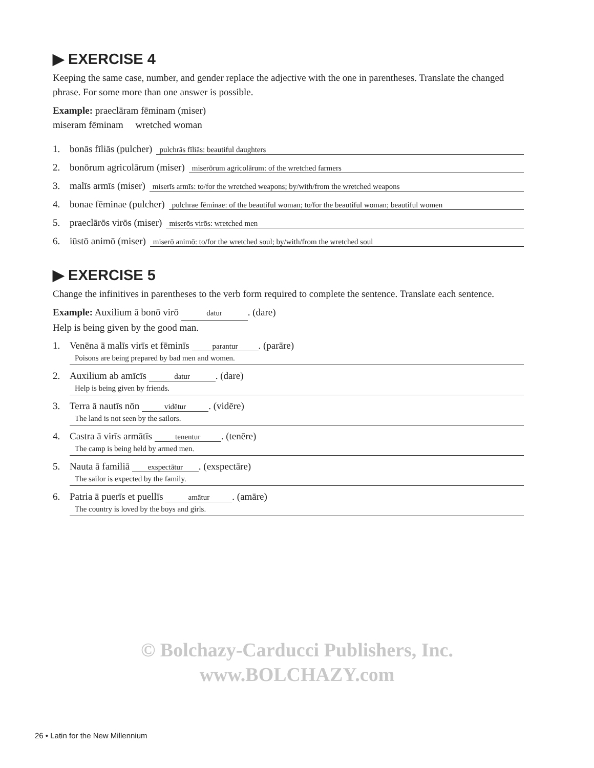© Bolchazy-Carducci Publishers, Inc.
www.BOLCHAZY.com
▶ EXERCISE 4
Keeping the same case, number, and gender replace the adjective with the one in parentheses. Translate the changed phrase. For some more than one answer is possible.
Example: praeclāram fēminam (miser)
miseram fēminam wretched woman
1. bonās fīliās (pulcher) pulchrās fīliās: beautiful daughters
2. bonōrum agricolārum (miser) miserōrum agricolārum: of the wretched farmers
3. malīs armīs (miser) miserīs armīs: to/for the wretched weapons; by/with/from the wretched weapons
4. bonae fēminae (pulcher) pulchrae fēminae: of the beautiful woman; to/for the beautiful woman; beautiful women
5. praeclārōs virōs (miser) miserōs virōs: wretched men
6. iūstō animō (miser) miserō animō: to/for the wretched soul; by/with/from the wretched soul
▶ EXERCISE 5
Change the infinitives in parentheses to the verb form required to complete the sentence. Translate each sentence.
Example: Auxilium ā bonō virō datur. (dare)
Help is being given by the good man.
1. Venēna ā malīs virīs et fēminīs parantur. (parāre)
Poisons are being prepared by bad men and women.
2. Auxilium ab amīcīs datur. (dare)
Help is being given by friends.
3. Terra ā nautīs nōn vidētur. (vidēre)
The land is not seen by the sailors.
4. Castra ā virīs armātīs tenentur. (tenēre)
The camp is being held by armed men.
5. Nauta ā familiā exspectātur. (exspectāre)
The sailor is expected by the family.
6. Patria ā puerīs et puellīs amātur. (amāre)
The country is loved by the boys and girls.
26 • Latin for the New Millennium